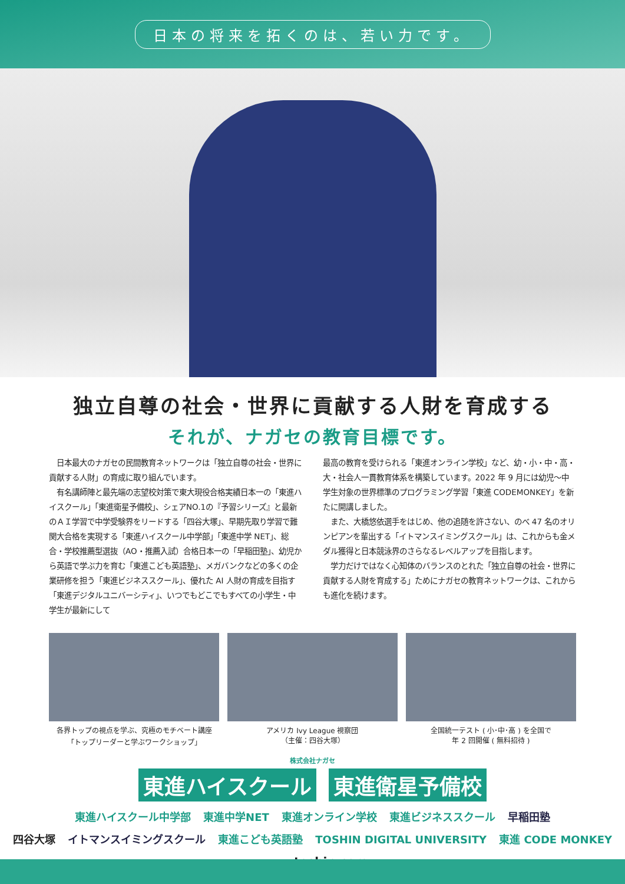日本の将来を拓くのは、若い力です。
独立自尊の社会・世界に貢献する人財を育成する
それが、ナガセの教育目標です。
　日本最大のナガセの民間教育ネットワークは「独立自尊の社会・世界に貢献する人財」の育成に取り組んでいます。
　有名講師陣と最先端の志望校対策で東大現役合格実績日本一の「東進ハイスクール」「東進衛星予備校」、シェアNO.1の『予習シリーズ』と最新のＡＩ学習で中学受験界をリードする「四谷大塚」、早期先取り学習で難関大合格を実現する「東進ハイスクール中学部」「東進中学 NET」、総合・学校推薦型選抜（AO・推薦入試）合格日本一の「早稲田塾」、幼児から英語で学ぶ力を育む「東進こども英語塾」、メガバンクなどの多くの企業研修を担う「東進ビジネススクール」、優れた AI 人財の育成を目指す「東進デジタルユニバーシティ」、いつでもどこでもすべての小学生・中学生が最新にして
最高の教育を受けられる「東進オンライン学校」など、幼・小・中・高・大・社会人一貫教育体系を構築しています。2022 年 9 月には幼児〜中学生対象の世界標準のプログラミング学習「東進 CODEMONKEY」を新たに開講しました。
　また、大橋悠依選手をはじめ、他の追随を許さない、のべ 47 名のオリンピアンを輩出する「イトマンスイミングスクール」は、これからも金メダル獲得と日本競泳界のさらなるレベルアップを目指します。
　学力だけではなく心知体のバランスのとれた「独立自尊の社会・世界に貢献する人財を育成する」ためにナガセの教育ネットワークは、これからも進化を続けます。
各界トップの視点を学ぶ、究極のモチベート講座
「トップリーダーと学ぶワークショップ」
アメリカ Ivy League 視察団
（主催：四谷大塚）
全国統一テスト ( 小･中･高 ) を全国で
年 2 回開催 ( 無料招待 )
株式会社ナガセ
東進ハイスクール 東進衛星予備校
東進ハイスクール中学部 東進中学NET 東進オンライン学校 東進ビジネススクール 早稲田塾
四谷大塚 イトマンスイミングスクール 東進こども英語塾 TOSHIN DIGITAL UNIVERSITY 東進 CODE MONKEY
www.toshin.com